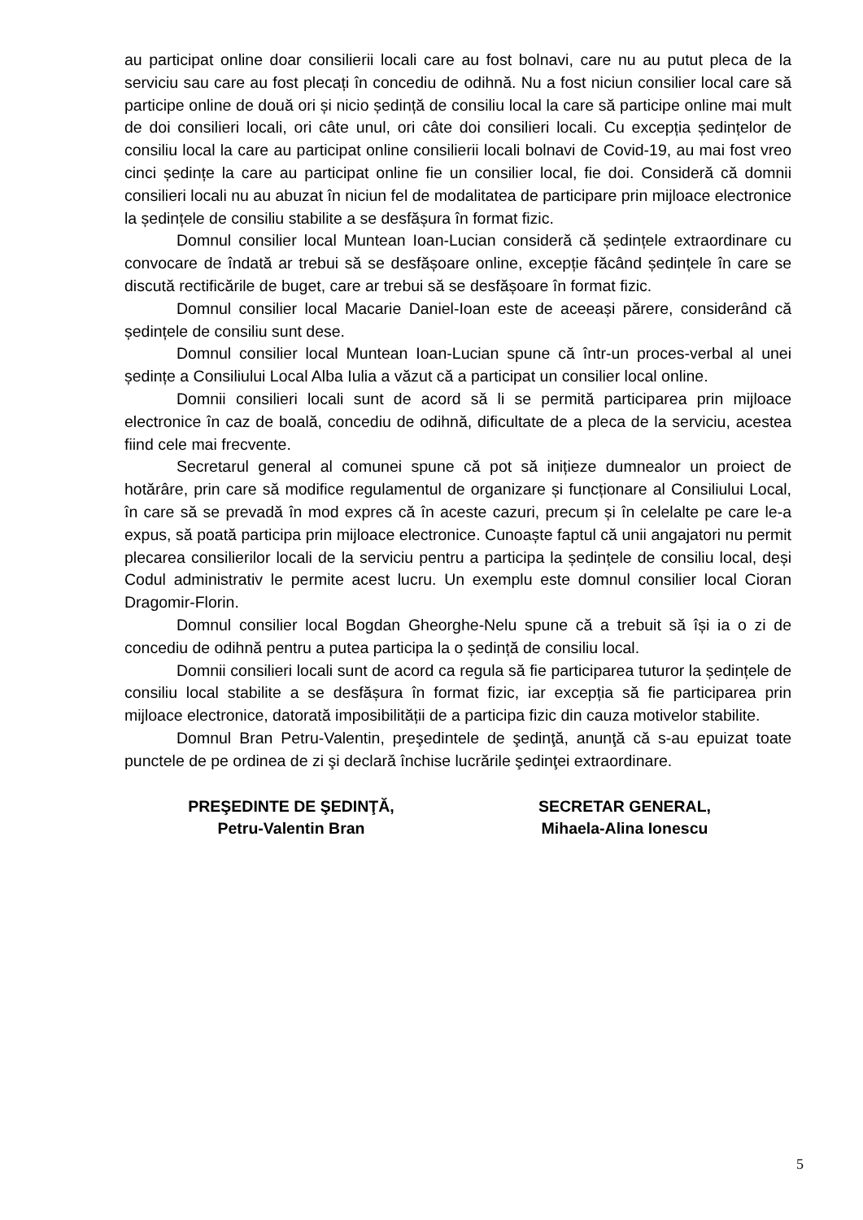au participat online doar consilierii locali care au fost bolnavi, care nu au putut pleca de la serviciu sau care au fost plecați în concediu de odihnă. Nu a fost niciun consilier local care să participe online de două ori și nicio ședință de consiliu local la care să participe online mai mult de doi consilieri locali, ori câte unul, ori câte doi consilieri locali. Cu excepția ședințelor de consiliu local la care au participat online consilierii locali bolnavi de Covid-19, au mai fost vreo cinci ședințe la care au participat online fie un consilier local, fie doi. Consideră că domnii consilieri locali nu au abuzat în niciun fel de modalitatea de participare prin mijloace electronice la ședințele de consiliu stabilite a se desfășura în format fizic.
Domnul consilier local Muntean Ioan-Lucian consideră că ședințele extraordinare cu convocare de îndată ar trebui să se desfășoare online, excepție făcând ședințele în care se discută rectificările de buget, care ar trebui să se desfășoare în format fizic.
Domnul consilier local Macarie Daniel-Ioan este de aceeași părere, considerând că ședințele de consiliu sunt dese.
Domnul consilier local Muntean Ioan-Lucian spune că într-un proces-verbal al unei ședințe a Consiliului Local Alba Iulia a văzut că a participat un consilier local online.
Domnii consilieri locali sunt de acord să li se permită participarea prin mijloace electronice în caz de boală, concediu de odihnă, dificultate de a pleca de la serviciu, acestea fiind cele mai frecvente.
Secretarul general al comunei spune că pot să inițieze dumnealor un proiect de hotărâre, prin care să modifice regulamentul de organizare și funcționare al Consiliului Local, în care să se prevadă în mod expres că în aceste cazuri, precum și în celelalte pe care le-a expus, să poată participa prin mijloace electronice. Cunoaște faptul că unii angajatori nu permit plecarea consilierilor locali de la serviciu pentru a participa la ședințele de consiliu local, deși Codul administrativ le permite acest lucru. Un exemplu este domnul consilier local Cioran Dragomir-Florin.
Domnul consilier local Bogdan Gheorghe-Nelu spune că a trebuit să își ia o zi de concediu de odihnă pentru a putea participa la o ședință de consiliu local.
Domnii consilieri locali sunt de acord ca regula să fie participarea tuturor la ședințele de consiliu local stabilite a se desfășura în format fizic, iar excepția să fie participarea prin mijloace electronice, datorată imposibilității de a participa fizic din cauza motivelor stabilite.
Domnul Bran Petru-Valentin, preşedintele de şedinţă, anunţă că s-au epuizat toate punctele de pe ordinea de zi şi declară închise lucrările şedinţei extraordinare.
PREŞEDINTE DE ŞEDINŢĂ,
Petru-Valentin Bran
SECRETAR GENERAL,
Mihaela-Alina Ionescu
5